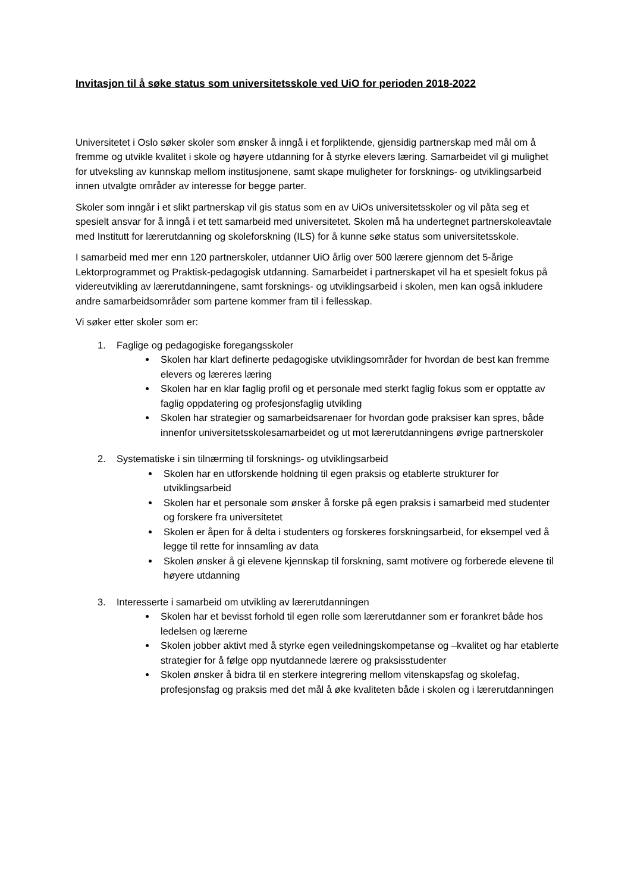Invitasjon til å søke status som universitetsskole ved UiO for perioden 2018-2022
Universitetet i Oslo søker skoler som ønsker å inngå i et forpliktende, gjensidig partnerskap med mål om å fremme og utvikle kvalitet i skole og høyere utdanning for å styrke elevers læring. Samarbeidet vil gi mulighet for utveksling av kunnskap mellom institusjonene, samt skape muligheter for forsknings- og utviklingsarbeid innen utvalgte områder av interesse for begge parter.
Skoler som inngår i et slikt partnerskap vil gis status som en av UiOs universitetsskoler og vil påta seg et spesielt ansvar for å inngå i et tett samarbeid med universitetet. Skolen må ha undertegnet partnerskoleavtale med Institutt for lærerutdanning og skoleforskning (ILS) for å kunne søke status som universitetsskole.
I samarbeid med mer enn 120 partnerskoler, utdanner UiO årlig over 500 lærere gjennom det 5-årige Lektorprogrammet og Praktisk-pedagogisk utdanning. Samarbeidet i partnerskapet vil ha et spesielt fokus på videreutvikling av lærerutdanningene, samt forsknings- og utviklingsarbeid i skolen, men kan også inkludere andre samarbeidsområder som partene kommer fram til i fellesskap.
Vi søker etter skoler som er:
1. Faglige og pedagogiske foregangsskoler
Skolen har klart definerte pedagogiske utviklingsområder for hvordan de best kan fremme elevers og læreres læring
Skolen har en klar faglig profil og et personale med sterkt faglig fokus som er opptatte av faglig oppdatering og profesjonsfaglig utvikling
Skolen har strategier og samarbeidsarenaer for hvordan gode praksiser kan spres, både innenfor universitetsskolesamarbeidet og ut mot lærerutdanningens øvrige partnerskoler
2. Systematiske i sin tilnærming til forsknings- og utviklingsarbeid
Skolen har en utforskende holdning til egen praksis og etablerte strukturer for utviklingsarbeid
Skolen har et personale som ønsker å forske på egen praksis i samarbeid med studenter og forskere fra universitetet
Skolen er åpen for å delta i studenters og forskeres forskningsarbeid, for eksempel ved å legge til rette for innsamling av data
Skolen ønsker å gi elevene kjennskap til forskning, samt motivere og forberede elevene til høyere utdanning
3. Interesserte i samarbeid om utvikling av lærerutdanningen
Skolen har et bevisst forhold til egen rolle som lærerutdanner som er forankret både hos ledelsen og lærerne
Skolen jobber aktivt med å styrke egen veiledningskompetanse og –kvalitet og har etablerte strategier for å følge opp nyutdannede lærere og praksisstudenter
Skolen ønsker å bidra til en sterkere integrering mellom vitenskapsfag og skolefag, profesjonsfag og praksis med det mål å øke kvaliteten både i skolen og i lærerutdanningen